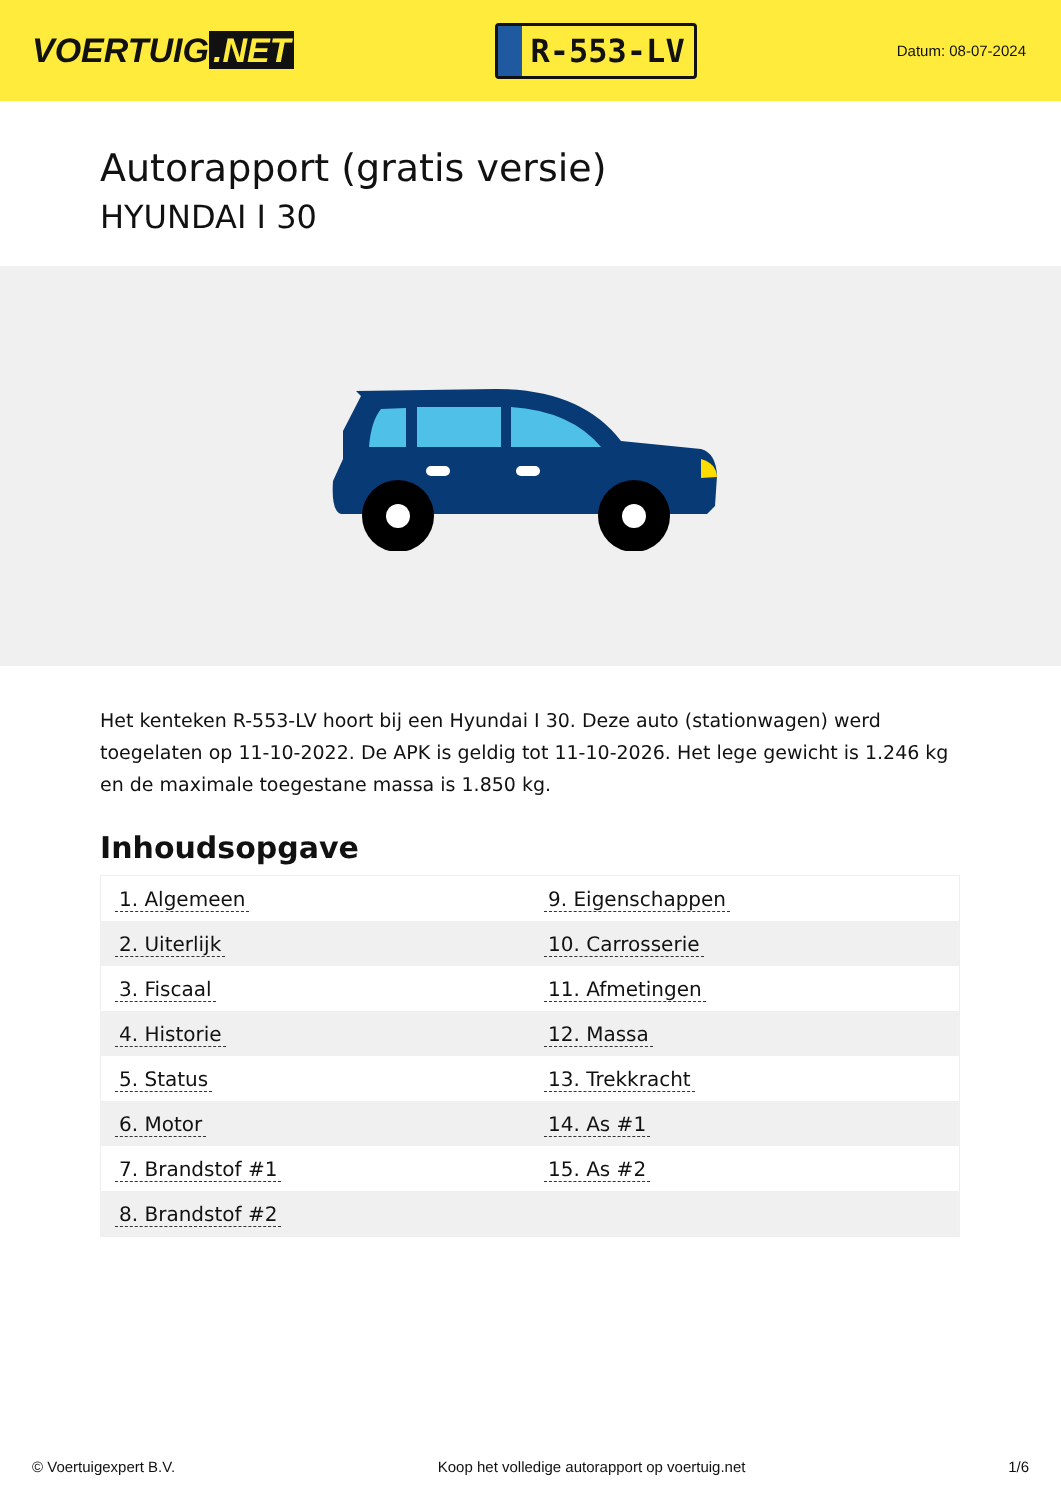VOERTUIG.NET
R-553-LV
Datum: 08-07-2024
Autorapport (gratis versie)
HYUNDAI I 30
Het kenteken R-553-LV hoort bij een Hyundai I 30. Deze auto (stationwagen) werd toegelaten op 11-10-2022. De APK is geldig tot 11-10-2026. Het lege gewicht is 1.246 kg en de maximale toegestane massa is 1.850 kg.
Inhoudsopgave
| 1. Algemeen | 9. Eigenschappen |
| 2. Uiterlijk | 10. Carrosserie |
| 3. Fiscaal | 11. Afmetingen |
| 4. Historie | 12. Massa |
| 5. Status | 13. Trekkracht |
| 6. Motor | 14. As #1 |
| 7. Brandstof #1 | 15. As #2 |
| 8. Brandstof #2 | |
© Voertuigexpert B.V. Koop het volledige autorapport op voertuig.net 1/6